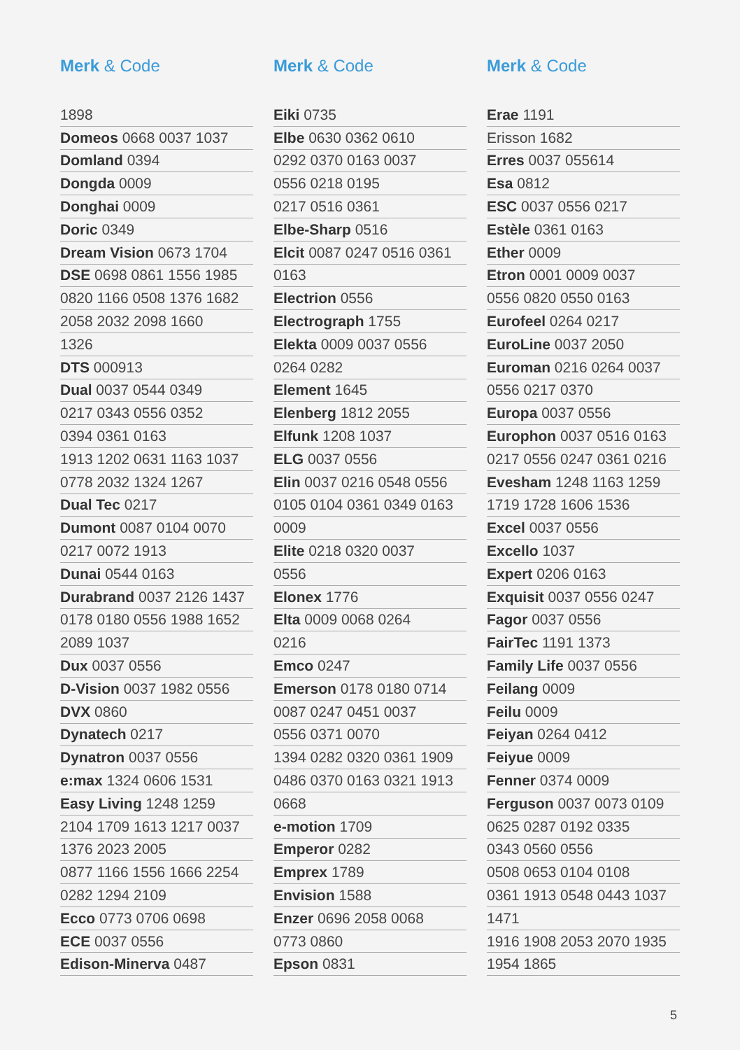Merk & Code
| 1898 |
| Domeos 0668 0037 1037 |
| Domland 0394 |
| Dongda 0009 |
| Donghai 0009 |
| Doric 0349 |
| Dream Vision 0673 1704 |
| DSE 0698 0861 1556 1985 |
| 0820 1166 0508 1376 1682 |
| 2058 2032 2098 1660 |
| 1326 |
| DTS 000913 |
| Dual 0037 0544 0349 |
| 0217 0343 0556 0352 |
| 0394 0361 0163 |
| 1913 1202 0631 1163 1037 |
| 0778 2032 1324 1267 |
| Dual Tec 0217 |
| Dumont 0087 0104 0070 |
| 0217 0072 1913 |
| Dunai 0544 0163 |
| Durabrand 0037 2126 1437 |
| 0178 0180 0556 1988 1652 |
| 2089 1037 |
| Dux 0037 0556 |
| D-Vision 0037 1982 0556 |
| DVX 0860 |
| Dynatech 0217 |
| Dynatron 0037 0556 |
| e:max 1324 0606 1531 |
| Easy Living 1248 1259 |
| 2104 1709 1613 1217 0037 |
| 1376 2023 2005 |
| 0877 1166 1556 1666 2254 |
| 0282 1294 2109 |
| Ecco 0773 0706 0698 |
| ECE 0037 0556 |
| Edison-Minerva 0487 |
Merk & Code
| Eiki 0735 |
| Elbe 0630 0362 0610 |
| 0292 0370 0163 0037 |
| 0556 0218 0195 |
| 0217 0516 0361 |
| Elbe-Sharp 0516 |
| Elcit 0087 0247 0516 0361 |
| 0163 |
| Electrion 0556 |
| Electrograph 1755 |
| Elekta 0009 0037 0556 |
| 0264 0282 |
| Element 1645 |
| Elenberg 1812 2055 |
| Elfunk 1208 1037 |
| ELG 0037 0556 |
| Elin 0037 0216 0548 0556 |
| 0105 0104 0361 0349 0163 |
| 0009 |
| Elite 0218 0320 0037 |
| 0556 |
| Elonex 1776 |
| Elta 0009 0068 0264 |
| 0216 |
| Emco 0247 |
| Emerson 0178 0180 0714 |
| 0087 0247 0451 0037 |
| 0556 0371 0070 |
| 1394 0282 0320 0361 1909 |
| 0486 0370 0163 0321 1913 |
| 0668 |
| e-motion 1709 |
| Emperor 0282 |
| Emprex 1789 |
| Envision 1588 |
| Enzer 0696 2058 0068 |
| 0773 0860 |
| Epson 0831 |
Merk & Code
| Erae 1191 |
| Erisson 1682 |
| Erres 0037 055614 |
| Esa 0812 |
| ESC 0037 0556 0217 |
| Estèle 0361 0163 |
| Ether 0009 |
| Etron 0001 0009 0037 |
| 0556 0820 0550 0163 |
| Eurofeel 0264 0217 |
| EuroLine 0037 2050 |
| Euroman 0216 0264 0037 |
| 0556 0217 0370 |
| Europa 0037 0556 |
| Europhon 0037 0516 0163 |
| 0217 0556 0247 0361 0216 |
| Evesham 1248 1163 1259 |
| 1719 1728 1606 1536 |
| Excel 0037 0556 |
| Excello 1037 |
| Expert 0206 0163 |
| Exquisit 0037 0556 0247 |
| Fagor 0037 0556 |
| FairTec 1191 1373 |
| Family Life 0037 0556 |
| Feilang 0009 |
| Feilu 0009 |
| Feiyan 0264 0412 |
| Feiyue 0009 |
| Fenner 0374 0009 |
| Ferguson 0037 0073 0109 |
| 0625 0287 0192 0335 |
| 0343 0560 0556 |
| 0508 0653 0104 0108 |
| 0361 1913 0548 0443 1037 |
| 1471 |
| 1916 1908 2053 2070 1935 |
| 1954 1865 |
5